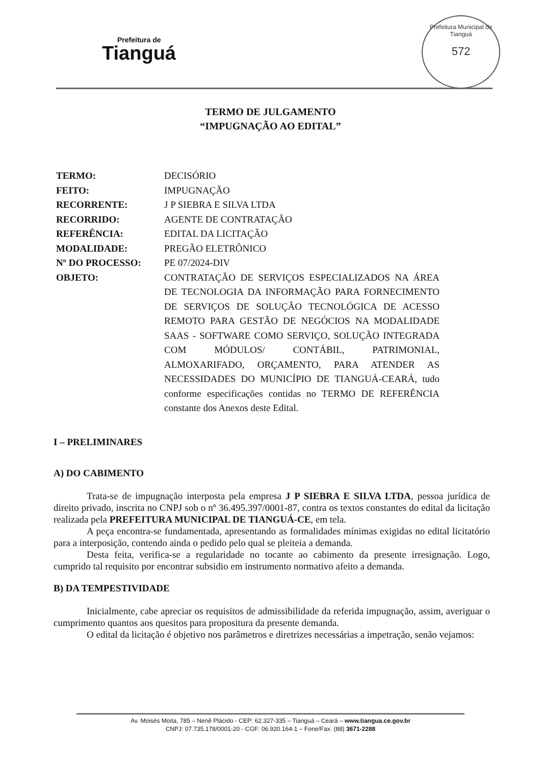Prefeitura de
Tianguá
Prefeitura Municipal de Tianguá
572
TERMO DE JULGAMENTO
“IMPUGNAÇÃO AO EDITAL”
TERMO: DECISÓRIO
FEITO: IMPUGNAÇÃO
RECORRENTE: J P SIEBRA E SILVA LTDA
RECORRIDO: AGENTE DE CONTRATAÇÃO
REFERÊNCIA: EDITAL DA LICITAÇÃO
MODALIDADE: PREGÃO ELETRÔNICO
Nº DO PROCESSO: PE 07/2024-DIV
OBJETO: CONTRATAÇÃO DE SERVIÇOS ESPECIALIZADOS NA ÁREA DE TECNOLOGIA DA INFORMAÇÃO PARA FORNECIMENTO DE SERVIÇOS DE SOLUÇÃO TECNOLÓGICA DE ACESSO REMOTO PARA GESTÃO DE NEGÓCIOS NA MODALIDADE SAAS - SOFTWARE COMO SERVIÇO, SOLUÇÃO INTEGRADA COM MÓDULOS/ CONTÁBIL, PATRIMONIAL, ALMOXARIFADO, ORÇAMENTO, PARA ATENDER AS NECESSIDADES DO MUNICÍPIO DE TIANGUÁ-CEARÁ, tudo conforme especificações contidas no TERMO DE REFERÊNCIA constante dos Anexos deste Edital.
I – PRELIMINARES
A) DO CABIMENTO
Trata-se de impugnação interposta pela empresa J P SIEBRA E SILVA LTDA, pessoa jurídica de direito privado, inscrita no CNPJ sob o nº 36.495.397/0001-87, contra os textos constantes do edital da licitação realizada pela PREFEITURA MUNICIPAL DE TIANGUÁ-CE, em tela.
A peça encontra-se fundamentada, apresentando as formalidades mínimas exigidas no edital licitatório para a interposição, contendo ainda o pedido pelo qual se pleiteia a demanda.
Desta feita, verifica-se a regularidade no tocante ao cabimento da presente irresignação. Logo, cumprido tal requisito por encontrar subsidio em instrumento normativo afeito a demanda.
B) DA TEMPESTIVIDADE
Inicialmente, cabe apreciar os requisitos de admissibilidade da referida impugnação, assim, averiguar o cumprimento quantos aos quesitos para propositura da presente demanda.
O edital da licitação é objetivo nos parâmetros e diretrizes necessárias a impetração, senão vejamos:
Av. Moisés Moita, 785 – Nenê Plácido - CEP: 62.327-335 – Tianguá – Ceará – www.tiangua.ce.gov.br
CNPJ: 07.735.178/0001-20 - CGF: 06.920.164-1 – Fone/Fax: (88) 3671-2288